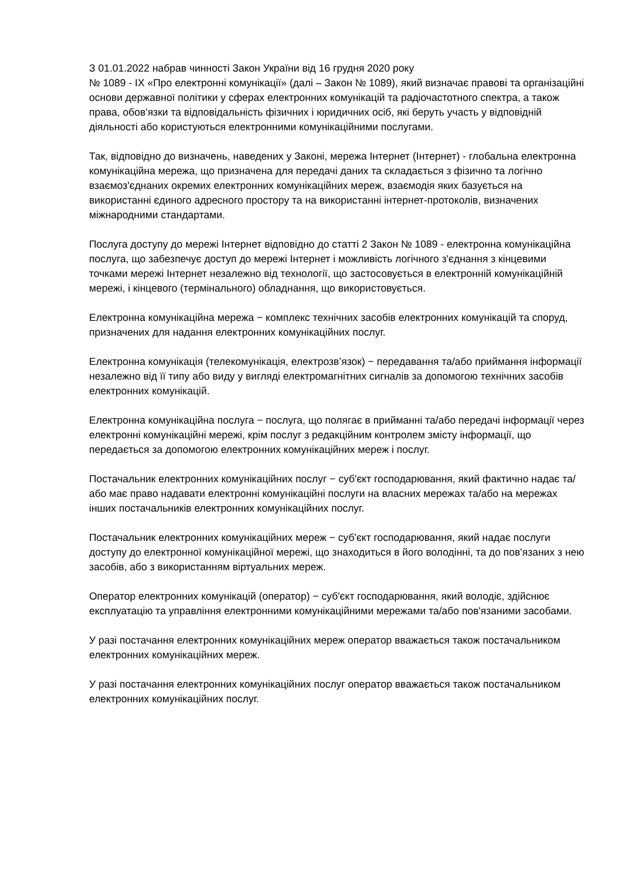З 01.01.2022 набрав чинності Закон України від 16 грудня 2020 року
№ 1089 - IX «Про електронні комунікації» (далі – Закон № 1089), який визначає правові та організаційні основи державної політики у сферах електронних комунікацій та радіочастотного спектра, а також права, обов'язки та відповідальність фізичних і юридичних осіб, які беруть участь у відповідній діяльності або користуються електронними комунікаційними послугами.
Так, відповідно до визначень, наведених у Законі, мережа Інтернет (Інтернет) - глобальна електронна комунікаційна мережа, що призначена для передачі даних та складається з фізично та логічно взаємоз'єднаних окремих електронних комунікаційних мереж, взаємодія яких базується на використанні єдиного адресного простору та на використанні інтернет-протоколів, визначених міжнародними стандартами.
Послуга доступу до мережі Інтернет відповідно до статті 2 Закон № 1089 - електронна комунікаційна послуга, що забезпечує доступ до мережі Інтернет і можливість логічного з'єднання з кінцевими точками мережі Інтернет незалежно від технології, що застосовується в електронній комунікаційній мережі, і кінцевого (термінального) обладнання, що використовується.
Електронна комунікаційна мережа − комплекс технічних засобів електронних комунікацій та споруд, призначених для надання електронних комунікаційних послуг.
Електронна комунікація (телекомунікація, електрозв’язок) − передавання та/або приймання інформації незалежно від її типу або виду у вигляді електромагнітних сигналів за допомогою технічних засобів електронних комунікацій.
Електронна комунікаційна послуга − послуга, що полягає в прийманні та/або передачі інформації через електронні комунікаційні мережі, крім послуг з редакційним контролем змісту інформації, що передається за допомогою електронних комунікаційних мереж і послуг.
Постачальник електронних комунікаційних послуг − суб'єкт господарювання, який фактично надає та/або має право надавати електронні комунікаційні послуги на власних мережах та/або на мережах інших постачальників електронних комунікаційних послуг.
Постачальник електронних комунікаційних мереж − суб'єкт господарювання, який надає послуги доступу до електронної комунікаційної мережі, що знаходиться в його володінні, та до пов'язаних з нею засобів, або з використанням віртуальних мереж.
Оператор електронних комунікацій (оператор) − суб'єкт господарювання, який володіє, здійснює експлуатацію та управління електронними комунікаційними мережами та/або пов'язаними засобами.
У разі постачання електронних комунікаційних мереж оператор вважається також постачальником електронних комунікаційних мереж.
У разі постачання електронних комунікаційних послуг оператор вважається також постачальником електронних комунікаційних послуг.